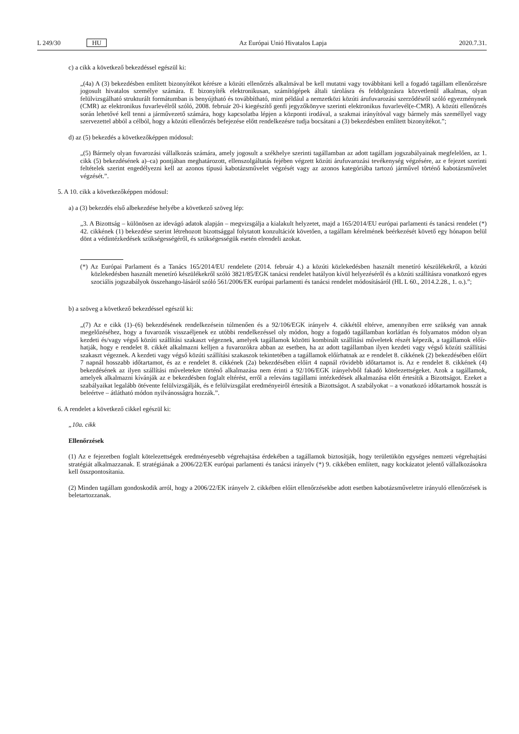L 249/30 HU Az Európai Unió Hivatalos Lapja 2020.7.31.
c) a cikk a következő bekezdéssel egészül ki:
„(4a) A (3) bekezdésben említett bizonyítékot kérésre a közúti ellenőrzés alkalmával be kell mutatni vagy továbbítani kell a fogadó tagállam ellenőrzésre jogosult hivatalos személye számára. E bizonyíték elektronikusan, számítógépek általi tárolásra és feldolgozásra közvetlenül alkalmas, olyan felülvizsgálható strukturált formátumban is benyújtható és továbbítható, mint például a nemzetközi közúti árufuvarozási szerződésről szóló egyezménynek (CMR) az elektronikus fuvarlevélről szóló, 2008. február 20-i kiegészítő genfi jegyzőkönyve szerinti elektronikus fuvarlevél(e-CMR). A közúti ellenőrzés során lehetővé kell tenni a járművezető számára, hogy kapcsolatba lépjen a központi irodával, a szakmai irányítóval vagy bármely más személlyel vagy szervezettel abból a célból, hogy a közúti ellenőrzés befejezése előtt rendelkezésre tudja bocsátani a (3) bekezdésben említett bizonyítékot.”;
d) az (5) bekezdés a következőképpen módosul:
„(5) Bármely olyan fuvarozási vállalkozás számára, amely jogosult a székhelye szerinti tagállamban az adott tagállam jogszabályainak megfelelően, az 1. cikk (5) bekezdésének a)–ca) pontjában meghatározott, ellenszolgáltatás fejében végzett közúti árufuvarozási tevékenység végzésére, az e fejezet szerinti feltételek szerint engedélyezni kell az azonos típusú kabotázsművelet végzését vagy az azonos kategóriába tartozó járművel történő kabotázsművelet végzését.”.
5. A 10. cikk a következőképpen módosul:
a) a (3) bekezdés első albekezdése helyébe a következő szöveg lép:
„3. A Bizottság – különösen az idevágó adatok alapján – megvizsgálja a kialakult helyzetet, majd a 165/2014/EU európai parlamenti és tanácsi rendelet (*) 42. cikkének (1) bekezdése szerint létrehozott bizottsággal folytatott konzultációt követően, a tagállam kérelmének beérkezését követő egy hónapon belül dönt a védintézkedések szükségességéről, és szükségességük esetén elrendeli azokat.
(*) Az Európai Parlament és a Tanács 165/2014/EU rendelete (2014. február 4.) a közúti közlekedésben használt menetíró készülékekről, a közúti közlekedésben használt menetíró készülékekről szóló 3821/85/EGK tanácsi rendelet hatályon kívül helyezéséről és a közúti szállításra vonatkozó egyes szociális jogszabályok összehango-lásáról szóló 561/2006/EK európai parlamenti és tanácsi rendelet módosításáról (HL L 60., 2014.2.28., 1. o.).”;
b) a szöveg a következő bekezdéssel egészül ki:
„(7) Az e cikk (1)–(6) bekezdésének rendelkezésein túlmenően és a 92/106/EGK irányelv 4. cikkétől eltérve, amennyiben erre szükség van annak megelőzéséhez, hogy a fuvarozók visszaéljenek ez utóbbi rendelkezéssel oly módon, hogy a fogadó tagállamban korlátlan és folyamatos módon olyan kezdeti és/vagy végső közúti szállítási szakaszt végeznek, amelyek tagállamok közötti kombinált szállítási műveletek részét képezik, a tagállamok előír-hatják, hogy e rendelet 8. cikkét alkalmazni kelljen a fuvarozókra abban az esetben, ha az adott tagállamban ilyen kezdeti vagy végső közúti szállítási szakaszt végeznek. A kezdeti vagy végső közúti szállítási szakaszok tekintetében a tagállamok előírhatnak az e rendelet 8. cikkének (2) bekezdésében előírt 7 napnál hosszabb időtartamot, és az e rendelet 8. cikkének (2a) bekezdésében előírt 4 napnál rövidebb időtartamot is. Az e rendelet 8. cikkének (4) bekezdésének az ilyen szállítási műveletekre történő alkalmazása nem érinti a 92/106/EGK irányelvből fakadó kötelezettségeket. Azok a tagállamok, amelyek alkalmazni kívánják az e bekezdésben foglalt eltérést, erről a releváns tagállami intézkedések alkalmazása előtt értesítik a Bizottságot. Ezeket a szabályaikat legalább ötévente felülvizsgálják, és e felülvizsgálat eredményeiről értesítik a Bizottságot. A szabályokat – a vonatkozó időtartamok hosszát is beleértve – átlátható módon nyilvánosságra hozzák.”.
6. A rendelet a következő cikkel egészül ki:
„10a. cikk
Ellenőrzések
(1) Az e fejezetben foglalt kötelezettségek eredményesebb végrehajtása érdekében a tagállamok biztosítják, hogy területükön egységes nemzeti végrehajtási stratégiát alkalmazzanak. E stratégiának a 2006/22/EK európai parlamenti és tanácsi irányelv (*) 9. cikkében említett, nagy kockázatot jelentő vállalkozásokra kell összpontosítania.
(2) Minden tagállam gondoskodik arról, hogy a 2006/22/EK irányelv 2. cikkében előírt ellenőrzésekbe adott esetben kabotázsműveletre irányuló ellenőrzések is beletartozzanak.